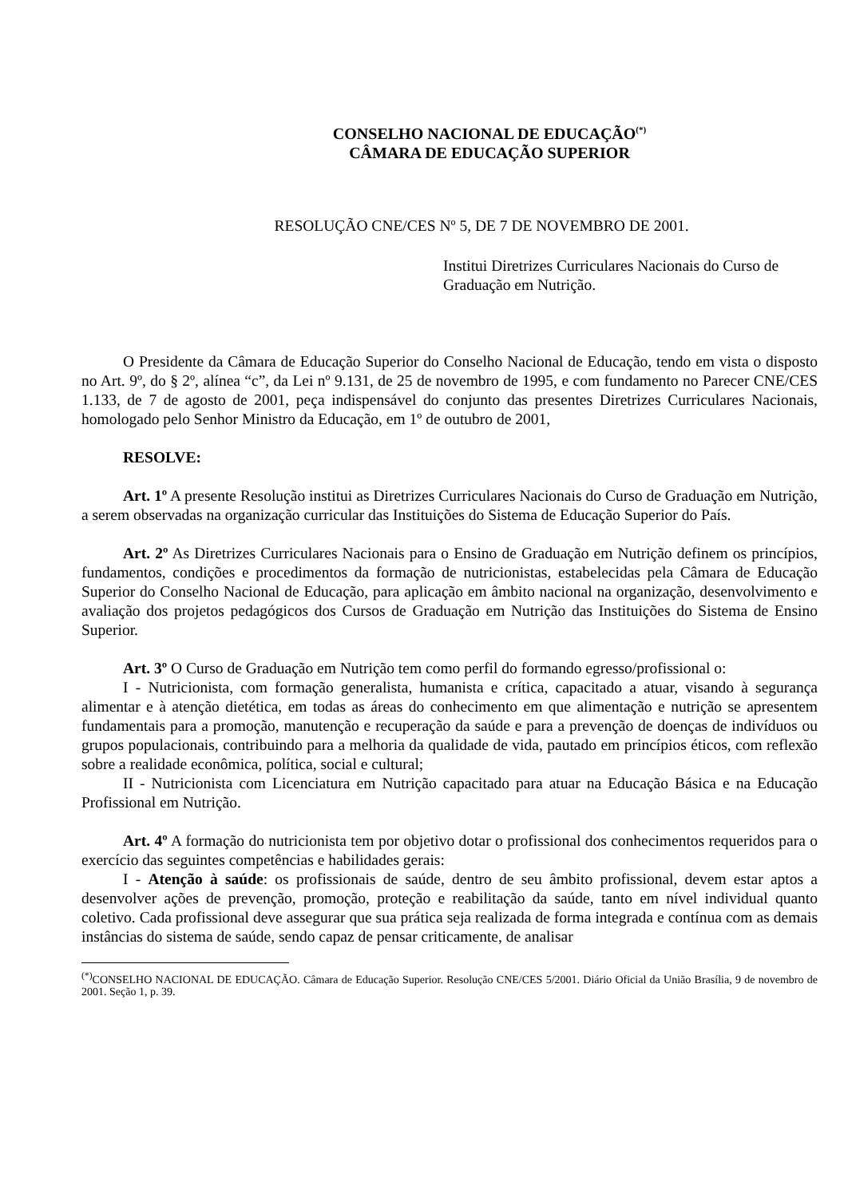CONSELHO NACIONAL DE EDUCAÇÃO<sup>(*)</sup>
CÂMARA DE EDUCAÇÃO SUPERIOR
RESOLUÇÃO CNE/CES Nº 5, DE 7 DE NOVEMBRO DE 2001.
Institui Diretrizes Curriculares Nacionais do Curso de Graduação em Nutrição.
O Presidente da Câmara de Educação Superior do Conselho Nacional de Educação, tendo em vista o disposto no Art. 9º, do § 2º, alínea “c”, da Lei nº 9.131, de 25 de novembro de 1995, e com fundamento no Parecer CNE/CES 1.133, de 7 de agosto de 2001, peça indispensável do conjunto das presentes Diretrizes Curriculares Nacionais, homologado pelo Senhor Ministro da Educação, em 1º de outubro de 2001,
RESOLVE:
Art. 1º A presente Resolução institui as Diretrizes Curriculares Nacionais do Curso de Graduação em Nutrição, a serem observadas na organização curricular das Instituições do Sistema de Educação Superior do País.
Art. 2º As Diretrizes Curriculares Nacionais para o Ensino de Graduação em Nutrição definem os princípios, fundamentos, condições e procedimentos da formação de nutricionistas, estabelecidas pela Câmara de Educação Superior do Conselho Nacional de Educação, para aplicação em âmbito nacional na organização, desenvolvimento e avaliação dos projetos pedagógicos dos Cursos de Graduação em Nutrição das Instituições do Sistema de Ensino Superior.
Art. 3º O Curso de Graduação em Nutrição tem como perfil do formando egresso/profissional o:
I - Nutricionista, com formação generalista, humanista e crítica, capacitado a atuar, visando à segurança alimentar e à atenção dietética, em todas as áreas do conhecimento em que alimentação e nutrição se apresentem fundamentais para a promoção, manutenção e recuperação da saúde e para a prevenção de doenças de indivíduos ou grupos populacionais, contribuindo para a melhoria da qualidade de vida, pautado em princípios éticos, com reflexão sobre a realidade econômica, política, social e cultural;
II - Nutricionista com Licenciatura em Nutrição capacitado para atuar na Educação Básica e na Educação Profissional em Nutrição.
Art. 4º A formação do nutricionista tem por objetivo dotar o profissional dos conhecimentos requeridos para o exercício das seguintes competências e habilidades gerais:
I - Atenção à saúde: os profissionais de saúde, dentro de seu âmbito profissional, devem estar aptos a desenvolver ações de prevenção, promoção, proteção e reabilitação da saúde, tanto em nível individual quanto coletivo. Cada profissional deve assegurar que sua prática seja realizada de forma integrada e contínua com as demais instâncias do sistema de saúde, sendo capaz de pensar criticamente, de analisar
<sup>(*)</sup> CONSELHO NACIONAL DE EDUCAÇÃO. Câmara de Educação Superior. Resolução CNE/CES 5/2001. Diário Oficial da União Brasília, 9 de novembro de 2001. Seção 1, p. 39.